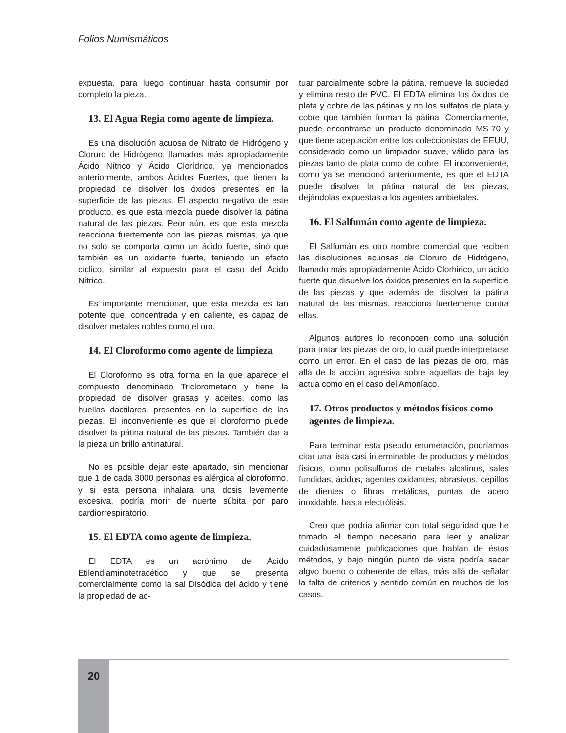Folios Numismáticos
expuesta, para luego continuar hasta consumir por completo la pieza.
13. El Agua Regia como agente de limpíeza.
Es una disolución acuosa de Nitrato de Hidrógeno y Cloruro de Hidrógeno, llamados más apropiadamente Ácido Nítrico y Ácido Clorídrico, ya mencionados anteriormente, ambos Ácidos Fuertes, que tienen la propiedad de disolver los óxidos presentes en la superficie de las piezas. El aspecto negativo de este producto, es que esta mezcla puede disolver la pátina natural de las piezas. Peor aún, es que esta mezcla reacciona fuertemente con las piezas mismas, ya que no solo se comporta como un ácido fuerte, sinó que también es un oxidante fuerte, teniendo un efecto cíclico, similar al expuesto para el caso del Ácido Nítrico.
Es importante mencionar, que esta mezcla es tan potente que, concentrada y en caliente, es capaz de disolver metales nobles como el oro.
14. El Cloroformo como agente de limpieza
El Cloroformo es otra forma en la que aparece el compuesto denominado Triclorometano y tiene la propiedad de disolver grasas y aceites, como las huellas dactilares, presentes en la superficie de las piezas. El inconveniente es que el cloroformo puede disolver la pátina natural de las piezas. También dar a la pieza un brillo antinatural.
No es posible dejar este apartado, sin mencionar que 1 de cada 3000 personas es alérgica al cloroformo, y si esta persona inhalara una dosis levemente excesiva, podría morir de nuerte súbita por paro cardiorrespiratorio.
15. El EDTA como agente de limpieza.
El EDTA es un acrónimo del Ácido Etilendiaminotetracético y que se presenta comercialmente como la sal Disódica del ácido y tiene la propiedad de ac-
tuar parcialmente sobre la pátina, remueve la suciedad y elimina resto de PVC. El EDTA elimina los óxidos de plata y cobre de las pátinas y no los sulfatos de plata y cobre que también forman la pátina. Comercialmente, puede encontrarse un producto denominado MS-70 y que tiene aceptación entre los coleccionistas de EEUU, considerado como un limpiador suave, válido para las piezas tanto de plata como de cobre. El inconveniente, como ya se mencionó anteriormente, es que el EDTA puede disolver la pátina natural de las piezas, dejándolas expuestas a los agentes ambietales.
16. El Salfumán como agente de limpieza.
El Salfumán es otro nombre comercial que reciben las disoluciones acuosas de Cloruro de Hidrógeno, llamado más apropiadamente Ácido Clorhirico, un ácido fuerte que disuelve los óxidos presentes en la superficie de las piezas y que además de disolver la pátina natural de las mismas, reacciona fuertemente contra ellas.
Algunos autores lo reconocen como una solución para tratar las piezas de oro, lo cual puede interpretarse como un error. En el caso de las piezas de oro, más allá de la acción agresiva sobre aquellas de baja ley actua como en el caso del Amoníaco.
17. Otros productos y métodos físicos como agentes de limpieza.
Para terminar esta pseudo enumeración, podríamos citar una lista casi interminable de productos y métodos físicos, como polisulfuros de metales alcalinos, sales fundidas, ácidos, agentes oxidantes, abrasivos, cepillos de dientes o fibras metálicas, puntas de acero inoxidable, hasta electrólisis.
Creo que podría afirmar con total seguridad que he tomado el tiempo necesario para leer y analizar cuidadosamente publicaciones que hablan de éstos métodos, y bajo ningún punto de vista podría sacar algvo bueno o coherente de ellas, más allá de señalar la falta de criterios y sentido común en muchos de los casos.
20